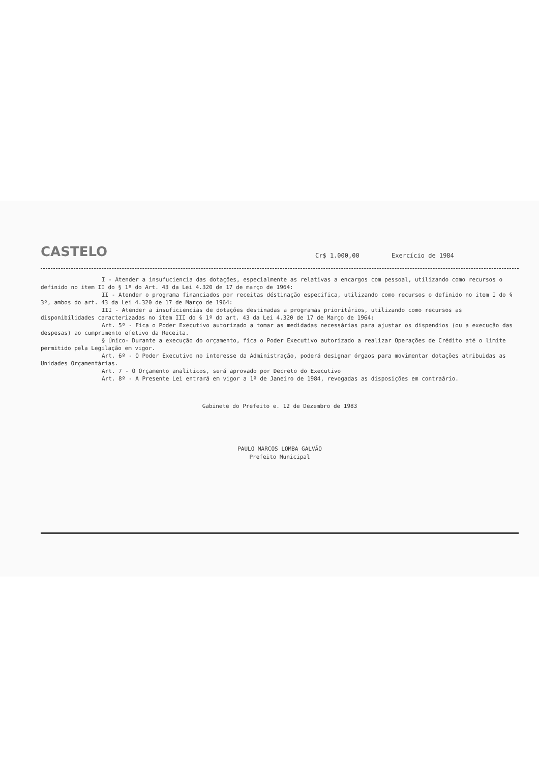CASTELO
Cr$ 1.000,00
Exercício de 1984
I - Atender a insufuciencia das dotações, especialmente as relativas a encargos com pessoal, utilizando como recursos o definido no item II do § 1º do Art. 43 da Lei 4.320 de 17 de março de 1964:
II - Atender o programa financiados por receitas déstinação especifica, utilizando como recursos o definido no item I do § 3º, ambos do art. 43 da Lei 4.320 de 17 de Março de 1964:
III - Atender a insuficiencias de dotações destinadas a programas prioritários, utilizando como recursos as disponibilidades caracterizadas no item III do § 1º do art. 43 da Lei 4.320 de 17 de Março de 1964:
Art. 5º - Fica o Poder Executivo autorizado a tomar as medidadas necessárias para ajustar os dispendios (ou a execução das despesas) ao cumprimento efetivo da Receita.
§ Único- Durante a execução do orçamento, fica o Poder Executivo autorizado a realizar Operações de Crédito até o limite permitido pela Legilação em vigor.
Art. 6º - O Poder Executivo no interesse da Administração, poderá designar órgaos para movimentar dotações atribuidas as Unidades Orçamentárias.
Art. 7 - O Orçamento analiticos, será aprovado por Decreto do Executivo
Art. 8º - A Presente Lei entrará em vigor a 1º de Janeiro de 1984, revogadas as disposições em contraário.
Gabinete do Prefeito e. 12 de Dezembro de 1983
PAULO MARCOS LOMBA GALVÃO
Prefeito Municipal